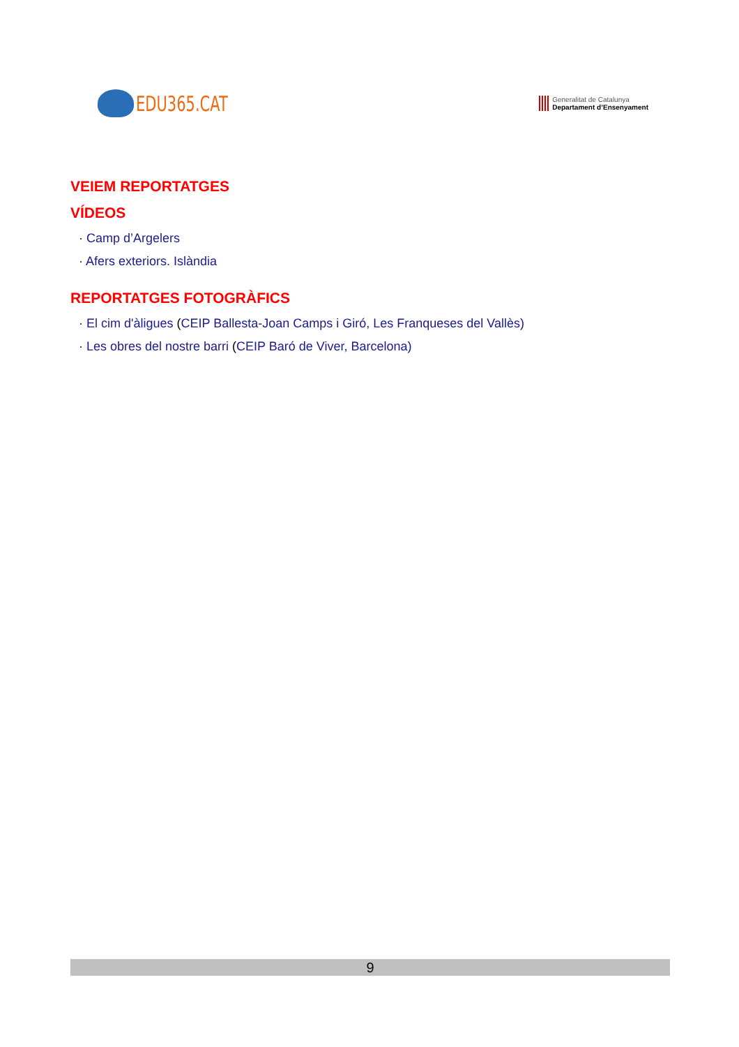EDU365.CAT
Generalitat de Catalunya
Departament d’Ensenyament
VEIEM REPORTATGES
VÍDEOS
· Camp d’Argelers
· Afers exteriors. Islàndia
REPORTATGES FOTOGRÀFICS
· El cim d'àligues (CEIP Ballesta-Joan Camps i Giró, Les Franqueses del Vallès)
· Les obres del nostre barri (CEIP Baró de Viver, Barcelona)
9